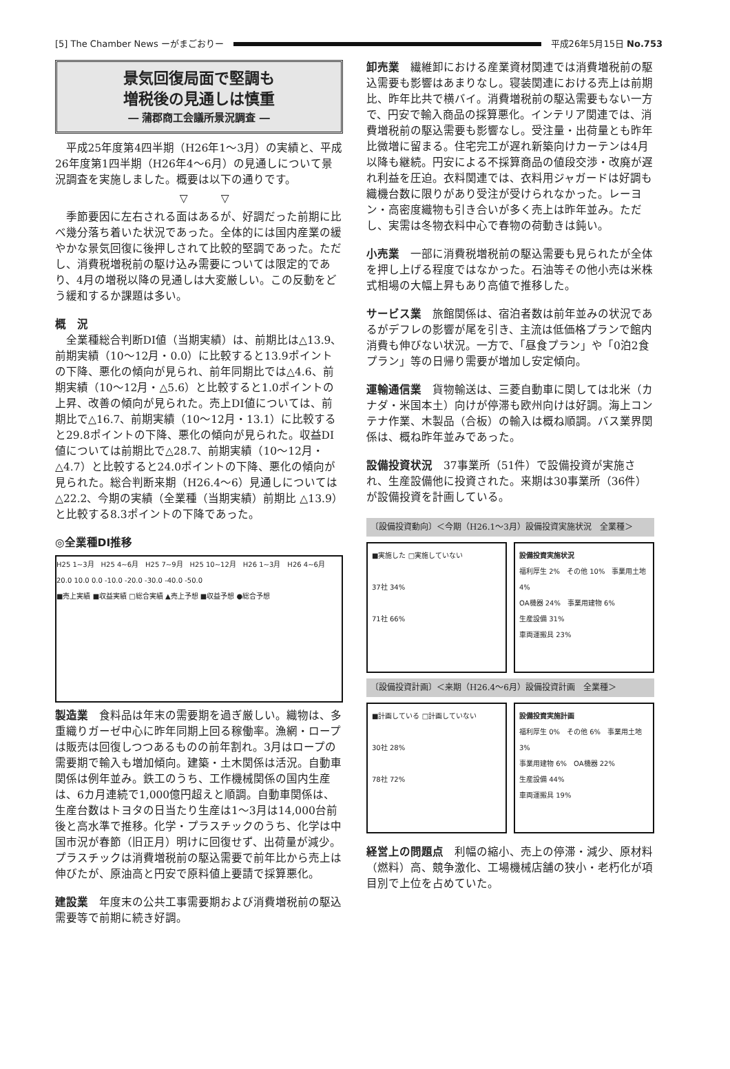[5] The Chamber News ーがまごおりー
平成26年5月15日 No.753
景気回復局面で堅調も
増税後の見通しは慎重
― 蒲郡商工会議所景況調査 ―
平成25年度第4四半期（H26年1～3月）の実績と、平成26年度第1四半期（H26年4～6月）の見通しについて景況調査を実施しました。概要は以下の通りです。
▽　　　▽
季節要因に左右される面はあるが、好調だった前期に比べ幾分落ち着いた状況であった。全体的には国内産業の緩やかな景気回復に後押しされて比較的堅調であった。ただし、消費税増税前の駆け込み需要については限定的であり、4月の増税以降の見通しは大変厳しい。この反動をどう緩和するか課題は多い。
概　況
全業種総合判断DI値（当期実績）は、前期比は△13.9、前期実績（10～12月・0.0）に比較すると13.9ポイントの下降、悪化の傾向が見られ、前年同期比では△4.6、前期実績（10～12月・△5.6）と比較すると1.0ポイントの上昇、改善の傾向が見られた。売上DI値については、前期比で△16.7、前期実績（10～12月・13.1）に比較すると29.8ポイントの下降、悪化の傾向が見られた。収益DI値については前期比で△28.7、前期実績（10～12月・△4.7）と比較すると24.0ポイントの下降、悪化の傾向が見られた。総合判断来期（H26.4～6）見通しについては△22.2、今期の実績（全業種（当期実績）前期比 △13.9）と比較する8.3ポイントの下降であった。
◎全業種DI推移
H25 1~3月　H25 4~6月　H25 7~9月　H25 10~12月　H26 1~3月　H26 4~6月
20.0 10.0 0.0 -10.0 -20.0 -30.0 -40.0 -50.0
■売上実績 ■収益実績 □総合実績 ▲売上予想 ■収益予想 ●総合予想
製造業　食料品は年末の需要期を過ぎ厳しい。織物は、多重織りガーゼ中心に昨年同期上回る稼働率。漁網・ロープは販売は回復しつつあるものの前年割れ。3月はロープの需要期で輸入も増加傾向。建築・土木関係は活況。自動車関係は例年並み。鉄工のうち、工作機械関係の国内生産は、6カ月連続で1,000億円超えと順調。自動車関係は、生産台数はトヨタの日当たり生産は1～3月は14,000台前後と高水準で推移。化学・プラスチックのうち、化学は中国市況が春節（旧正月）明けに回復せず、出荷量が減少。プラスチックは消費増税前の駆込需要で前年比から売上は伸びたが、原油高と円安で原料値上要請で採算悪化。
建設業　年度末の公共工事需要期および消費増税前の駆込需要等で前期に続き好調。
卸売業　繊維卸における産業資材関連では消費増税前の駆込需要も影響はあまりなし。寝装関連における売上は前期比、昨年比共で横バイ。消費増税前の駆込需要もない一方で、円安で輸入商品の採算悪化。インテリア関連では、消費増税前の駆込需要も影響なし。受注量・出荷量とも昨年比微増に留まる。住宅完工が遅れ新築向けカーテンは4月以降も継続。円安による不採算商品の値段交渉・改廃が遅れ利益を圧迫。衣料関連では、衣料用ジャガードは好調も織機台数に限りがあり受注が受けられなかった。レーヨン・高密度織物も引き合いが多く売上は昨年並み。ただし、実需は冬物衣料中心で春物の荷動きは鈍い。
小売業　一部に消費税増税前の駆込需要も見られたが全体を押し上げる程度ではなかった。石油等その他小売は米株式相場の大幅上昇もあり高値で推移した。
サービス業　旅館関係は、宿泊者数は前年並みの状況であるがデフレの影響が尾を引き、主流は低価格プランで館内消費も伸びない状況。一方で、「昼食プラン」や「0泊2食プラン」等の日帰り需要が増加し安定傾向。
運輸通信業　貨物輸送は、三菱自動車に関しては北米（カナダ・米国本土）向けが停滞も欧州向けは好調。海上コンテナ作業、木製品（合板）の輸入は概ね順調。バス業界関係は、概ね昨年並みであった。
設備投資状況　37事業所（51件）で設備投資が実施され、生産設備他に投資された。来期は30事業所（36件）が設備投資を計画している。
〔設備投資動向〕＜今期（H26.1～3月）設備投資実施状況　全業種＞
■実施した □実施していない
37社 34%
71社 66%
設備投資実施状況
福利厚生 2%　その他 10%　事業用土地 4%
OA機器 24%　事業用建物 6%
生産設備 31%
車両運搬具 23%
〔設備投資計画〕＜来期（H26.4～6月）設備投資計画　全業種＞
■計画している □計画していない
30社 28%
78社 72%
設備投資実施計画
福利厚生 0%　その他 6%　事業用土地 3%
事業用建物 6%　OA機器 22%
生産設備 44%
車両運搬具 19%
経営上の問題点　利幅の縮小、売上の停滞・減少、原材料（燃料）高、競争激化、工場機械店舗の狭小・老朽化が項目別で上位を占めていた。